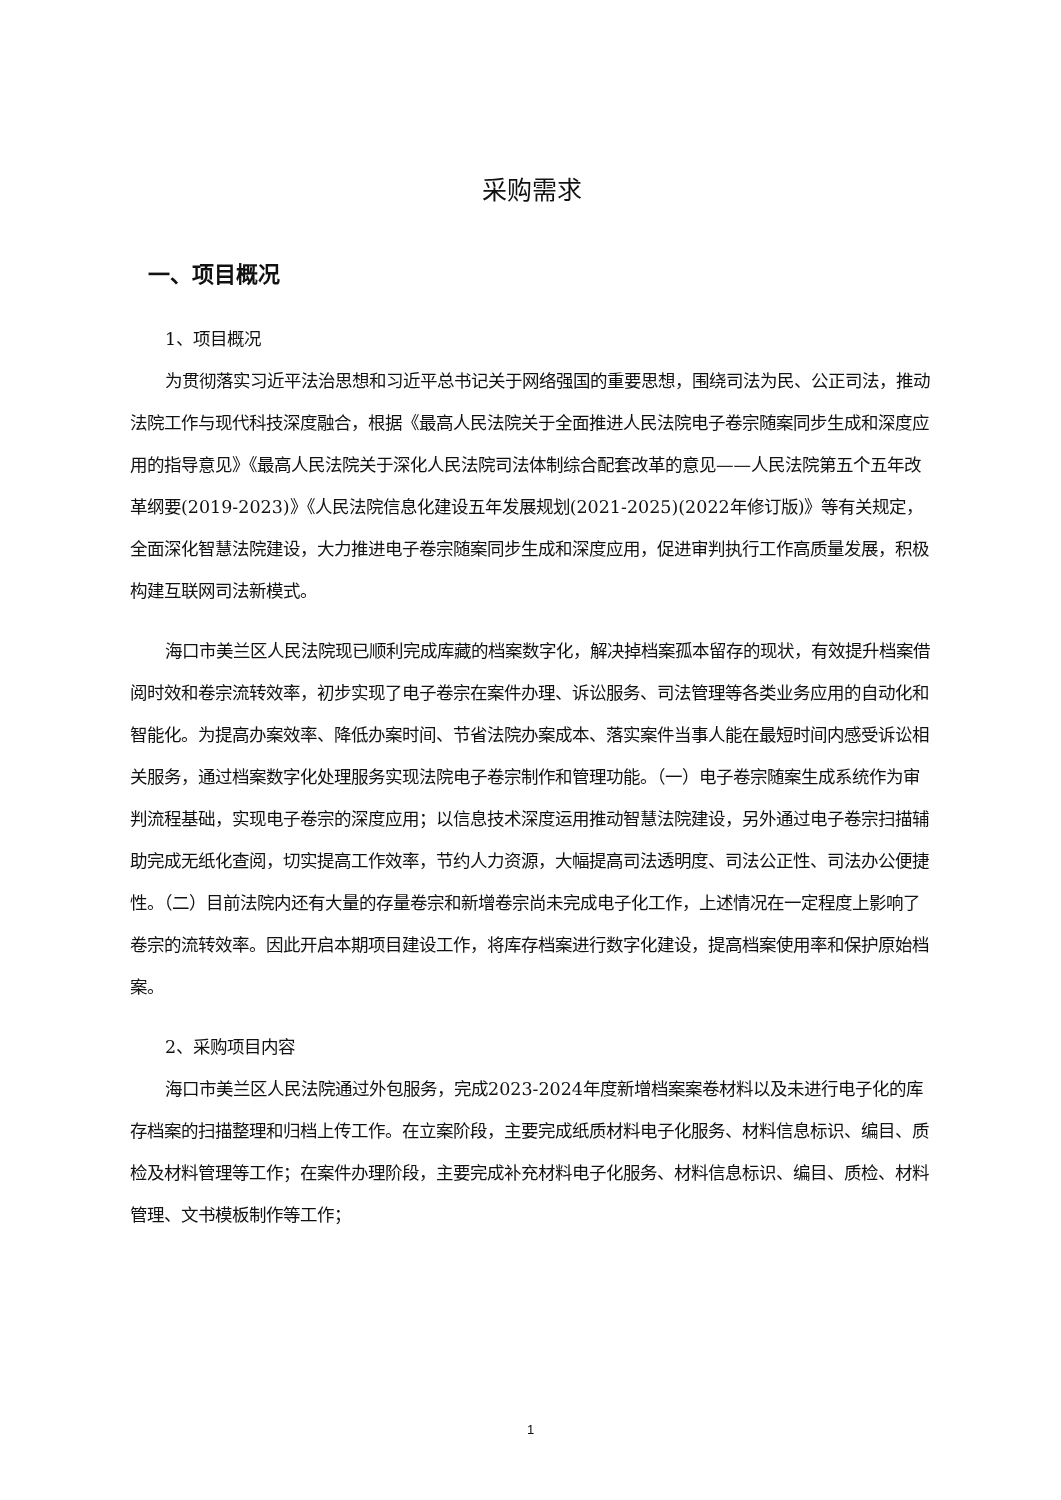采购需求
一、项目概况
1、项目概况
为贯彻落实习近平法治思想和习近平总书记关于网络强国的重要思想，围绕司法为民、公正司法，推动法院工作与现代科技深度融合，根据《最高人民法院关于全面推进人民法院电子卷宗随案同步生成和深度应用的指导意见》《最高人民法院关于深化人民法院司法体制综合配套改革的意见——人民法院第五个五年改革纲要(2019-2023)》《人民法院信息化建设五年发展规划(2021-2025)(2022年修订版)》等有关规定，全面深化智慧法院建设，大力推进电子卷宗随案同步生成和深度应用，促进审判执行工作高质量发展，积极构建互联网司法新模式。
海口市美兰区人民法院现已顺利完成库藏的档案数字化，解决掉档案孤本留存的现状，有效提升档案借阅时效和卷宗流转效率，初步实现了电子卷宗在案件办理、诉讼服务、司法管理等各类业务应用的自动化和智能化。为提高办案效率、降低办案时间、节省法院办案成本、落实案件当事人能在最短时间内感受诉讼相关服务，通过档案数字化处理服务实现法院电子卷宗制作和管理功能。（一）电子卷宗随案生成系统作为审判流程基础，实现电子卷宗的深度应用；以信息技术深度运用推动智慧法院建设，另外通过电子卷宗扫描辅助完成无纸化查阅，切实提高工作效率，节约人力资源，大幅提高司法透明度、司法公正性、司法办公便捷性。（二）目前法院内还有大量的存量卷宗和新增卷宗尚未完成电子化工作，上述情况在一定程度上影响了卷宗的流转效率。因此开启本期项目建设工作，将库存档案进行数字化建设，提高档案使用率和保护原始档案。
2、采购项目内容
海口市美兰区人民法院通过外包服务，完成2023-2024年度新增档案案卷材料以及未进行电子化的库存档案的扫描整理和归档上传工作。在立案阶段，主要完成纸质材料电子化服务、材料信息标识、编目、质检及材料管理等工作；在案件办理阶段，主要完成补充材料电子化服务、材料信息标识、编目、质检、材料管理、文书模板制作等工作；
1